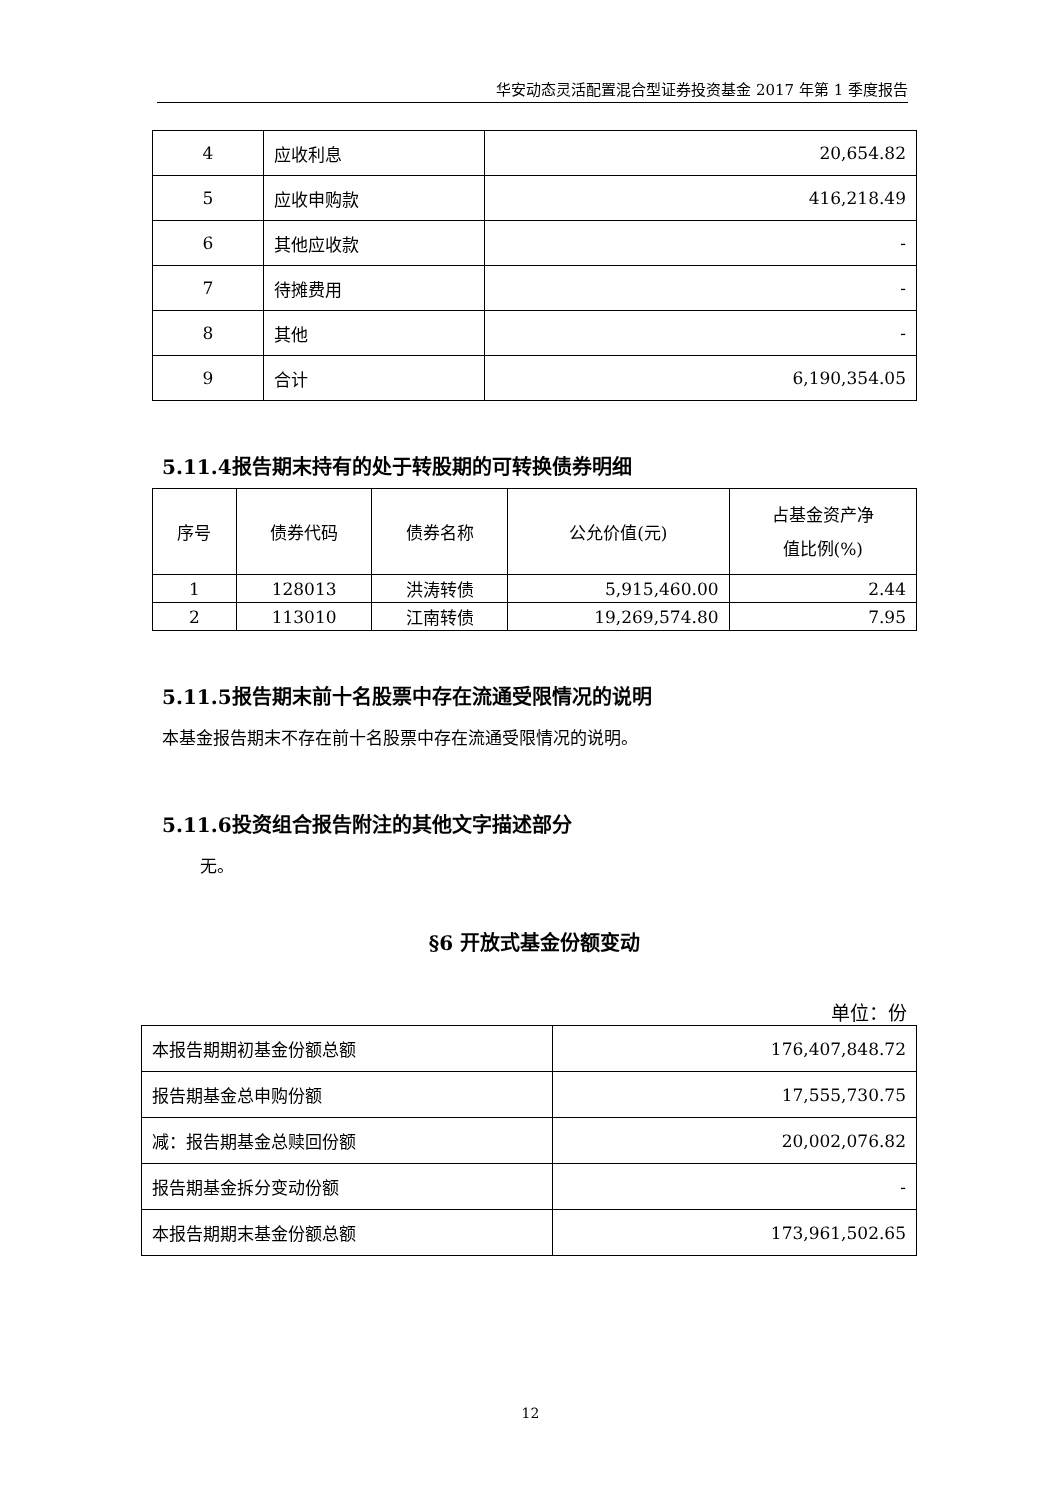华安动态灵活配置混合型证券投资基金 2017 年第 1 季度报告
| 4 | 应收利息 | 20,654.82 |
| 5 | 应收申购款 | 416,218.49 |
| 6 | 其他应收款 | - |
| 7 | 待摊费用 | - |
| 8 | 其他 | - |
| 9 | 合计 | 6,190,354.05 |
5.11.4报告期末持有的处于转股期的可转换债券明细
| 序号 | 债券代码 | 债券名称 | 公允价值(元) | 占基金资产净 值比例(%) |
| 1 | 128013 | 洪涛转债 | 5,915,460.00 | 2.44 |
| 2 | 113010 | 江南转债 | 19,269,574.80 | 7.95 |
5.11.5报告期末前十名股票中存在流通受限情况的说明
本基金报告期末不存在前十名股票中存在流通受限情况的说明。
5.11.6投资组合报告附注的其他文字描述部分
无。
§6 开放式基金份额变动
单位：份
| 本报告期期初基金份额总额 | 176,407,848.72 |
| 报告期基金总申购份额 | 17,555,730.75 |
| 减：报告期基金总赎回份额 | 20,002,076.82 |
| 报告期基金拆分变动份额 | - |
| 本报告期期末基金份额总额 | 173,961,502.65 |
12